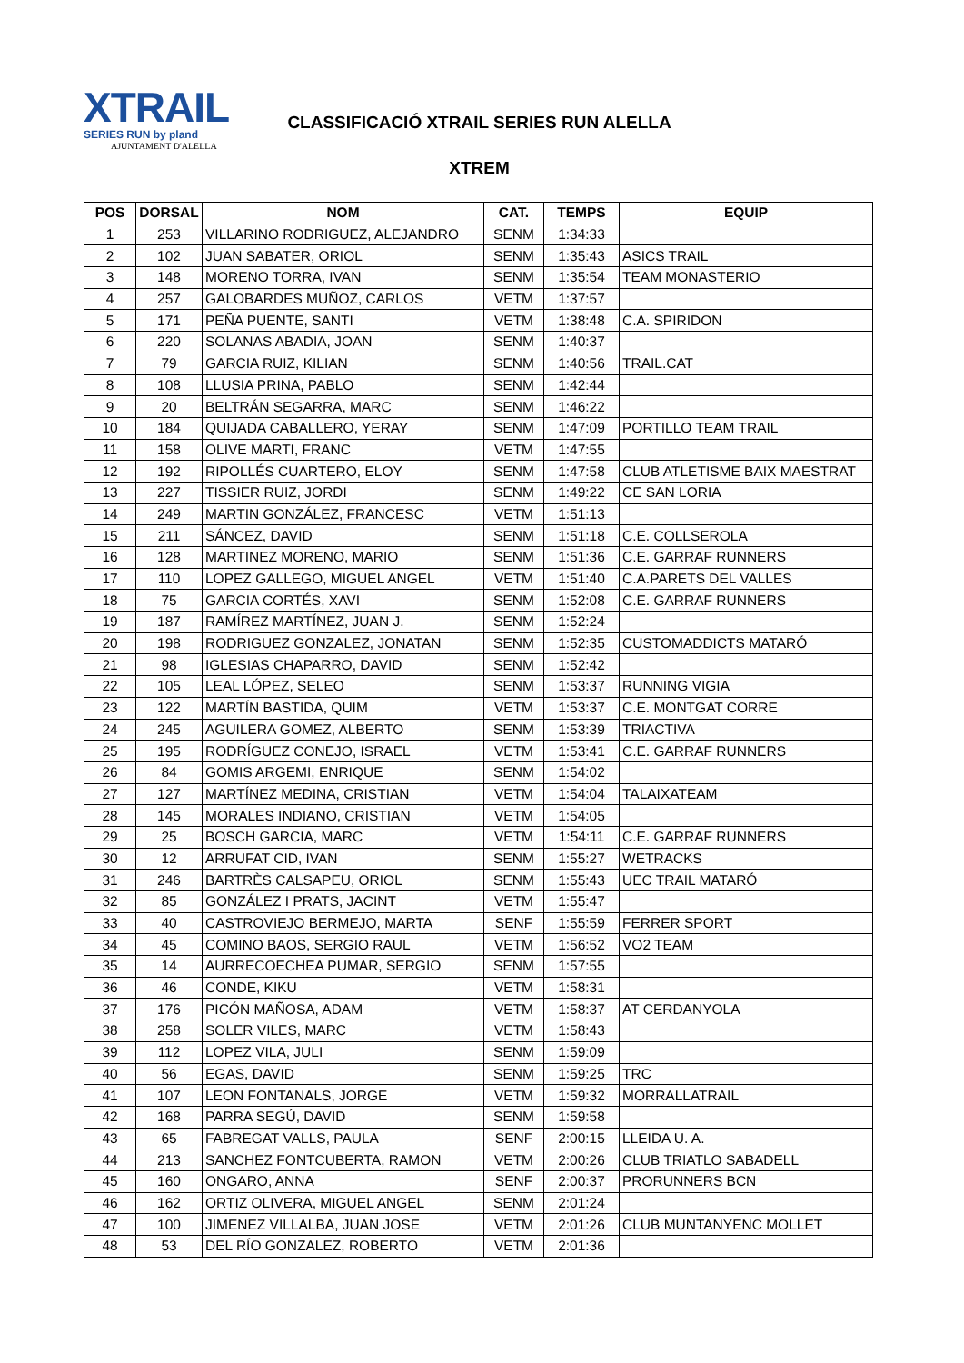XTRAIL
SERIES RUN by pland
AJUNTAMENT D'ALELLA
CLASSIFICACIÓ XTRAIL SERIES RUN ALELLA
XTREM
| POS | DORSAL | NOM | CAT. | TEMPS | EQUIP |
| --- | --- | --- | --- | --- | --- |
| 1 | 253 | VILLARINO RODRIGUEZ, ALEJANDRO | SENM | 1:34:33 | |
| 2 | 102 | JUAN SABATER, ORIOL | SENM | 1:35:43 | ASICS TRAIL |
| 3 | 148 | MORENO TORRA, IVAN | SENM | 1:35:54 | TEAM MONASTERIO |
| 4 | 257 | GALOBARDES MUÑOZ, CARLOS | VETM | 1:37:57 | |
| 5 | 171 | PEÑA PUENTE, SANTI | VETM | 1:38:48 | C.A. SPIRIDON |
| 6 | 220 | SOLANAS ABADIA, JOAN | SENM | 1:40:37 | |
| 7 | 79 | GARCIA RUIZ, KILIAN | SENM | 1:40:56 | TRAIL.CAT |
| 8 | 108 | LLUSIA PRINA, PABLO | SENM | 1:42:44 | |
| 9 | 20 | BELTRÁN SEGARRA, MARC | SENM | 1:46:22 | |
| 10 | 184 | QUIJADA CABALLERO, YERAY | SENM | 1:47:09 | PORTILLO TEAM TRAIL |
| 11 | 158 | OLIVE MARTI, FRANC | VETM | 1:47:55 | |
| 12 | 192 | RIPOLLÉS CUARTERO, ELOY | SENM | 1:47:58 | CLUB ATLETISME BAIX MAESTRAT |
| 13 | 227 | TISSIER RUIZ, JORDI | SENM | 1:49:22 | CE SAN LORIA |
| 14 | 249 | MARTIN GONZÁLEZ, FRANCESC | VETM | 1:51:13 | |
| 15 | 211 | SÁNCEZ, DAVID | SENM | 1:51:18 | C.E. COLLSEROLA |
| 16 | 128 | MARTINEZ MORENO, MARIO | SENM | 1:51:36 | C.E. GARRAF RUNNERS |
| 17 | 110 | LOPEZ GALLEGO, MIGUEL ANGEL | VETM | 1:51:40 | C.A.PARETS DEL VALLES |
| 18 | 75 | GARCIA CORTÉS, XAVI | SENM | 1:52:08 | C.E. GARRAF RUNNERS |
| 19 | 187 | RAMÍREZ MARTÍNEZ, JUAN J. | SENM | 1:52:24 | |
| 20 | 198 | RODRIGUEZ GONZALEZ, JONATAN | SENM | 1:52:35 | CUSTOMADDICTS MATARÓ |
| 21 | 98 | IGLESIAS CHAPARRO, DAVID | SENM | 1:52:42 | |
| 22 | 105 | LEAL LÓPEZ, SELEO | SENM | 1:53:37 | RUNNING VIGIA |
| 23 | 122 | MARTÍN BASTIDA, QUIM | VETM | 1:53:37 | C.E. MONTGAT CORRE |
| 24 | 245 | AGUILERA GOMEZ, ALBERTO | SENM | 1:53:39 | TRIACTIVA |
| 25 | 195 | RODRÍGUEZ CONEJO, ISRAEL | VETM | 1:53:41 | C.E. GARRAF RUNNERS |
| 26 | 84 | GOMIS ARGEMI, ENRIQUE | SENM | 1:54:02 | |
| 27 | 127 | MARTÍNEZ MEDINA, CRISTIAN | VETM | 1:54:04 | TALAIXATEAM |
| 28 | 145 | MORALES INDIANO, CRISTIAN | VETM | 1:54:05 | |
| 29 | 25 | BOSCH GARCIA, MARC | VETM | 1:54:11 | C.E. GARRAF RUNNERS |
| 30 | 12 | ARRUFAT CID, IVAN | SENM | 1:55:27 | WETRACKS |
| 31 | 246 | BARTRÈS CALSAPEU, ORIOL | SENM | 1:55:43 | UEC TRAIL MATARÓ |
| 32 | 85 | GONZÁLEZ I PRATS, JACINT | VETM | 1:55:47 | |
| 33 | 40 | CASTROVIEJO BERMEJO, MARTA | SENF | 1:55:59 | FERRER SPORT |
| 34 | 45 | COMINO BAOS, SERGIO RAUL | VETM | 1:56:52 | VO2 TEAM |
| 35 | 14 | AURRECOECHEA PUMAR, SERGIO | SENM | 1:57:55 | |
| 36 | 46 | CONDE, KIKU | VETM | 1:58:31 | |
| 37 | 176 | PICÓN MAÑOSA, ADAM | VETM | 1:58:37 | AT CERDANYOLA |
| 38 | 258 | SOLER VILES, MARC | VETM | 1:58:43 | |
| 39 | 112 | LOPEZ VILA, JULI | SENM | 1:59:09 | |
| 40 | 56 | EGAS, DAVID | SENM | 1:59:25 | TRC |
| 41 | 107 | LEON FONTANALS, JORGE | VETM | 1:59:32 | MORRALLATRAIL |
| 42 | 168 | PARRA SEGÚ, DAVID | SENM | 1:59:58 | |
| 43 | 65 | FABREGAT VALLS, PAULA | SENF | 2:00:15 | LLEIDA U. A. |
| 44 | 213 | SANCHEZ FONTCUBERTA, RAMON | VETM | 2:00:26 | CLUB TRIATLO SABADELL |
| 45 | 160 | ONGARO, ANNA | SENF | 2:00:37 | PRORUNNERS BCN |
| 46 | 162 | ORTIZ OLIVERA, MIGUEL ANGEL | SENM | 2:01:24 | |
| 47 | 100 | JIMENEZ VILLALBA, JUAN JOSE | VETM | 2:01:26 | CLUB MUNTANYENC MOLLET |
| 48 | 53 | DEL RÍO GONZALEZ, ROBERTO | VETM | 2:01:36 | |